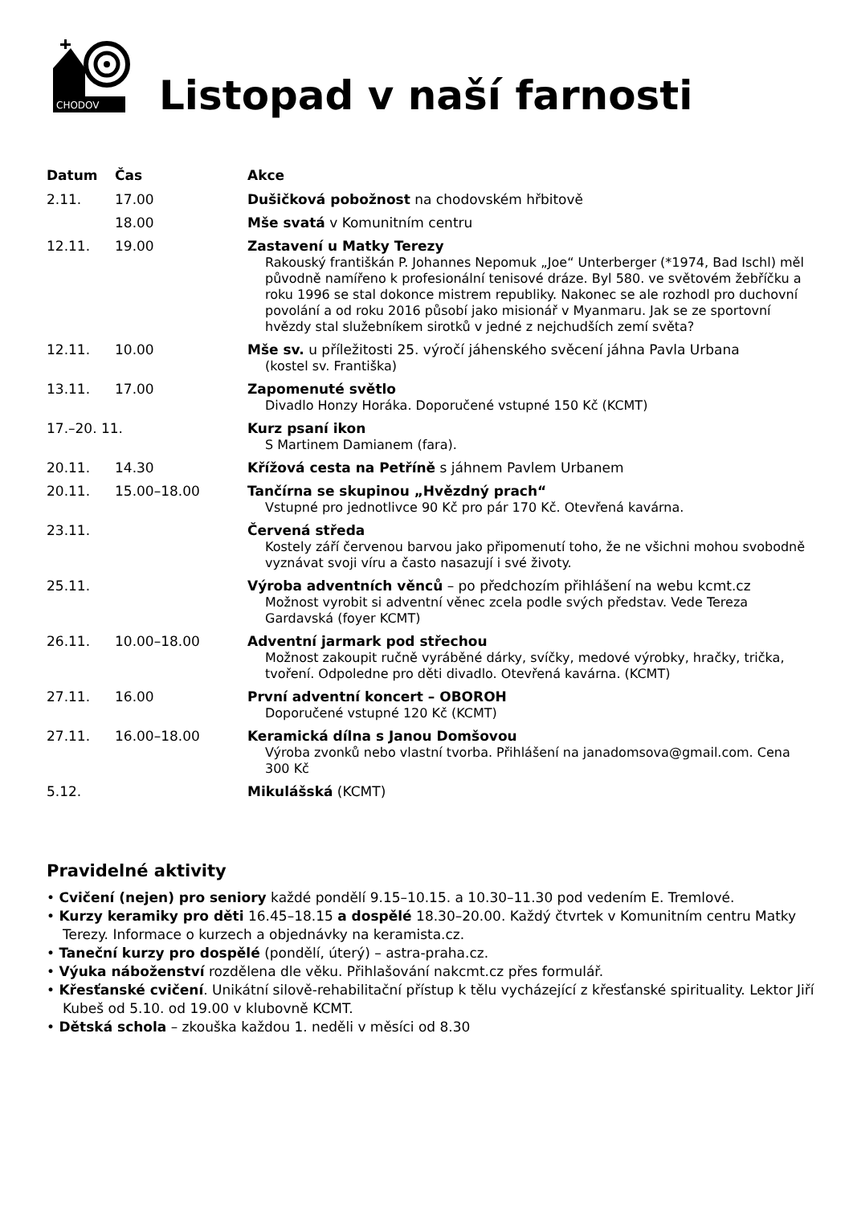CHODOV
Listopad v naší farnosti
| Datum | Čas | Akce |
| --- | --- | --- |
| 2.11. | 17.00 | Dušičková pobožnost na chodovském hřbitově |
| | 18.00 | Mše svatá v Komunitním centru |
| 12.11. | 19.00 | Zastavení u Matky Terezy Rakouský františkán P. Johannes Nepomuk „Joe“ Unterberger (*1974, Bad Ischl) měl původně namířeno k profesionální tenisové dráze. Byl 580. ve světovém žebříčku a roku 1996 se stal dokonce mistrem republiky. Nakonec se ale rozhodl pro duchovní povolání a od roku 2016 působí jako misionář v Myanmaru. Jak se ze sportovní hvězdy stal služebníkem sirotků v jedné z nejchudších zemí světa? |
| 12.11. | 10.00 | Mše sv. u příležitosti 25. výročí jáhenského svěcení jáhna Pavla Urbana (kostel sv. Františka) |
| 13.11. | 17.00 | Zapomenuté světlo Divadlo Honzy Horáka. Doporučené vstupné 150 Kč (KCMT) |
| 17.–20. 11. | | Kurz psaní ikon S Martinem Damianem (fara). |
| 20.11. | 14.30 | Křížová cesta na Petříně s jáhnem Pavlem Urbanem |
| 20.11. | 15.00–18.00 | Tančírna se skupinou „Hvězdný prach“ Vstupné pro jednotlivce 90 Kč pro pár 170 Kč. Otevřená kavárna. |
| 23.11. | | Červená středa Kostely září červenou barvou jako připomenutí toho, že ne všichni mohou svobodně vyznávat svoji víru a často nasazují i své životy. |
| 25.11. | | Výroba adventních věnců – po předchozím přihlášení na webu kcmt.cz Možnost vyrobit si adventní věnec zcela podle svých představ. Vede Tereza Gardavská (foyer KCMT) |
| 26.11. | 10.00–18.00 | Adventní jarmark pod střechou Možnost zakoupit ručně vyráběné dárky, svíčky, medové výrobky, hračky, trička, tvoření. Odpoledne pro děti divadlo. Otevřená kavárna. (KCMT) |
| 27.11. | 16.00 | První adventní koncert – OBOROH Doporučené vstupné 120 Kč (KCMT) |
| 27.11. | 16.00–18.00 | Keramická dílna s Janou Domšovou Výroba zvonků nebo vlastní tvorba. Přihlášení na janadomsova@gmail.com. Cena 300 Kč |
| 5.12. | | Mikulášská (KCMT) |
Pravidelné aktivity
• Cvičení (nejen) pro seniory každé pondělí 9.15–10.15. a 10.30–11.30 pod vedením E. Tremlové.
• Kurzy keramiky pro děti 16.45–18.15 a dospělé 18.30–20.00. Každý čtvrtek v Komunitním centru Matky Terezy. Informace o kurzech a objednávky na keramista.cz.
• Taneční kurzy pro dospělé (pondělí, úterý) – astra-praha.cz.
• Výuka náboženství rozdělena dle věku. Přihlašování nakcmt.cz přes formulář.
• Křesťanské cvičení. Unikátní silově-rehabilitační přístup k tělu vycházející z křesťanské spirituality. Lektor Jiří Kubeš od 5.10. od 19.00 v klubovně KCMT.
• Dětská schola – zkouška každou 1. neděli v měsíci od 8.30